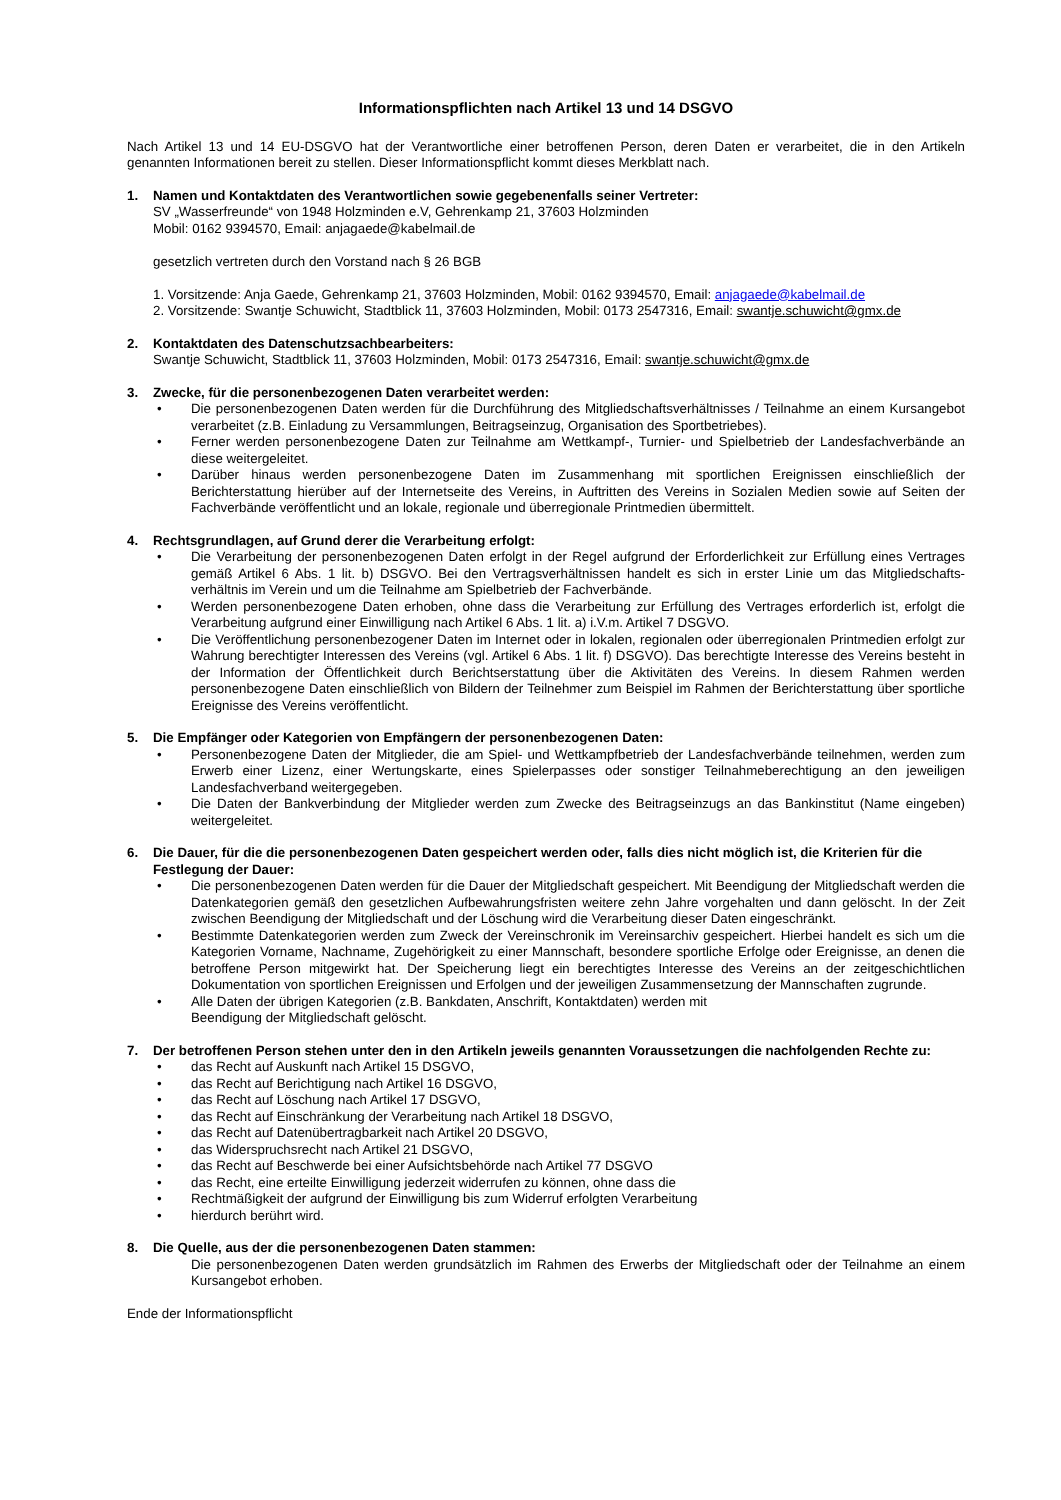Informationspflichten nach Artikel 13 und 14 DSGVO
Nach Artikel 13 und 14 EU-DSGVO hat der Verantwortliche einer betroffenen Person, deren Daten er verarbeitet, die in den Artikeln genannten Informationen bereit zu stellen. Dieser Informationspflicht kommt dieses Merkblatt nach.
1. Namen und Kontaktdaten des Verantwortlichen sowie gegebenenfalls seiner Vertreter:
SV „Wasserfreunde“ von 1948 Holzminden e.V, Gehrenkamp 21, 37603 Holzminden
Mobil: 0162 9394570, Email: anjagaede@kabelmail.de
gesetzlich vertreten durch den Vorstand nach § 26 BGB
1. Vorsitzende: Anja Gaede, Gehrenkamp 21, 37603 Holzminden, Mobil: 0162 9394570, Email: anjagaede@kabelmail.de
2. Vorsitzende: Swantje Schuwicht, Stadtblick 11, 37603 Holzminden, Mobil: 0173 2547316, Email: swantje.schuwicht@gmx.de
2. Kontaktdaten des Datenschutzsachbearbeiters:
Swantje Schuwicht, Stadtblick 11, 37603 Holzminden, Mobil: 0173 2547316, Email: swantje.schuwicht@gmx.de
3. Zwecke, für die personenbezogenen Daten verarbeitet werden:
• Die personenbezogenen Daten werden für die Durchführung des Mitgliedschaftsverhältnisses / Teilnahme an einem Kursangebot verarbeitet (z.B. Einladung zu Versammlungen, Beitragseinzug, Organisation des Sportbetriebes).
• Ferner werden personenbezogene Daten zur Teilnahme am Wettkampf-, Turnier- und Spielbetrieb der Landesfachverbände an diese weitergeleitet.
• Darüber hinaus werden personenbezogene Daten im Zusammenhang mit sportlichen Ereignissen einschließlich der Berichterstattung hierüber auf der Internetseite des Vereins, in Auftritten des Vereins in Sozialen Medien sowie auf Seiten der Fachverbände veröffentlicht und an lokale, regionale und überregionale Printmedien übermittelt.
4. Rechtsgrundlagen, auf Grund derer die Verarbeitung erfolgt:
• Die Verarbeitung der personenbezogenen Daten erfolgt in der Regel aufgrund der Erforderlichkeit zur Erfüllung eines Vertrages gemäß Artikel 6 Abs. 1 lit. b) DSGVO. Bei den Vertragsverhältnissen handelt es sich in erster Linie um das Mitgliedschafts-verhältnis im Verein und um die Teilnahme am Spielbetrieb der Fachverbände.
• Werden personenbezogene Daten erhoben, ohne dass die Verarbeitung zur Erfüllung des Vertrages erforderlich ist, erfolgt die Verarbeitung aufgrund einer Einwilligung nach Artikel 6 Abs. 1 lit. a) i.V.m. Artikel 7 DSGVO.
• Die Veröffentlichung personenbezogener Daten im Internet oder in lokalen, regionalen oder überregionalen Printmedien erfolgt zur Wahrung berechtigter Interessen des Vereins (vgl. Artikel 6 Abs. 1 lit. f) DSGVO). Das berechtigte Interesse des Vereins besteht in der Information der Öffentlichkeit durch Berichtserstattung über die Aktivitäten des Vereins. In diesem Rahmen werden personenbezogene Daten einschließlich von Bildern der Teilnehmer zum Beispiel im Rahmen der Berichterstattung über sportliche Ereignisse des Vereins veröffentlicht.
5. Die Empfänger oder Kategorien von Empfängern der personenbezogenen Daten:
• Personenbezogene Daten der Mitglieder, die am Spiel- und Wettkampfbetrieb der Landesfachverbände teilnehmen, werden zum Erwerb einer Lizenz, einer Wertungskarte, eines Spielerpasses oder sonstiger Teilnahmeberechtigung an den jeweiligen Landesfachverband weitergegeben.
• Die Daten der Bankverbindung der Mitglieder werden zum Zwecke des Beitragseinzugs an das Bankinstitut (Name eingeben) weitergeleitet.
6. Die Dauer, für die die personenbezogenen Daten gespeichert werden oder, falls dies nicht möglich ist, die Kriterien für die Festlegung der Dauer:
• Die personenbezogenen Daten werden für die Dauer der Mitgliedschaft gespeichert. Mit Beendigung der Mitgliedschaft werden die Datenkategorien gemäß den gesetzlichen Aufbewahrungsfristen weitere zehn Jahre vorgehalten und dann gelöscht. In der Zeit zwischen Beendigung der Mitgliedschaft und der Löschung wird die Verarbeitung dieser Daten eingeschränkt.
• Bestimmte Datenkategorien werden zum Zweck der Vereinschronik im Vereinsarchiv gespeichert. Hierbei handelt es sich um die Kategorien Vorname, Nachname, Zugehörigkeit zu einer Mannschaft, besondere sportliche Erfolge oder Ereignisse, an denen die betroffene Person mitgewirkt hat. Der Speicherung liegt ein berechtigtes Interesse des Vereins an der zeitgeschichtlichen Dokumentation von sportlichen Ereignissen und Erfolgen und der jeweiligen Zusammensetzung der Mannschaften zugrunde.
• Alle Daten der übrigen Kategorien (z.B. Bankdaten, Anschrift, Kontaktdaten) werden mit
Beendigung der Mitgliedschaft gelöscht.
7. Der betroffenen Person stehen unter den in den Artikeln jeweils genannten Voraussetzungen die nachfolgenden Rechte zu:
• das Recht auf Auskunft nach Artikel 15 DSGVO,
• das Recht auf Berichtigung nach Artikel 16 DSGVO,
• das Recht auf Löschung nach Artikel 17 DSGVO,
• das Recht auf Einschränkung der Verarbeitung nach Artikel 18 DSGVO,
• das Recht auf Datenübertragbarkeit nach Artikel 20 DSGVO,
• das Widerspruchsrecht nach Artikel 21 DSGVO,
• das Recht auf Beschwerde bei einer Aufsichtsbehörde nach Artikel 77 DSGVO
• das Recht, eine erteilte Einwilligung jederzeit widerrufen zu können, ohne dass die
• Rechtmäßigkeit der aufgrund der Einwilligung bis zum Widerruf erfolgten Verarbeitung
• hierdurch berührt wird.
8. Die Quelle, aus der die personenbezogenen Daten stammen:
Die personenbezogenen Daten werden grundsätzlich im Rahmen des Erwerbs der Mitgliedschaft oder der Teilnahme an einem Kursangebot erhoben.
Ende der Informationspflicht